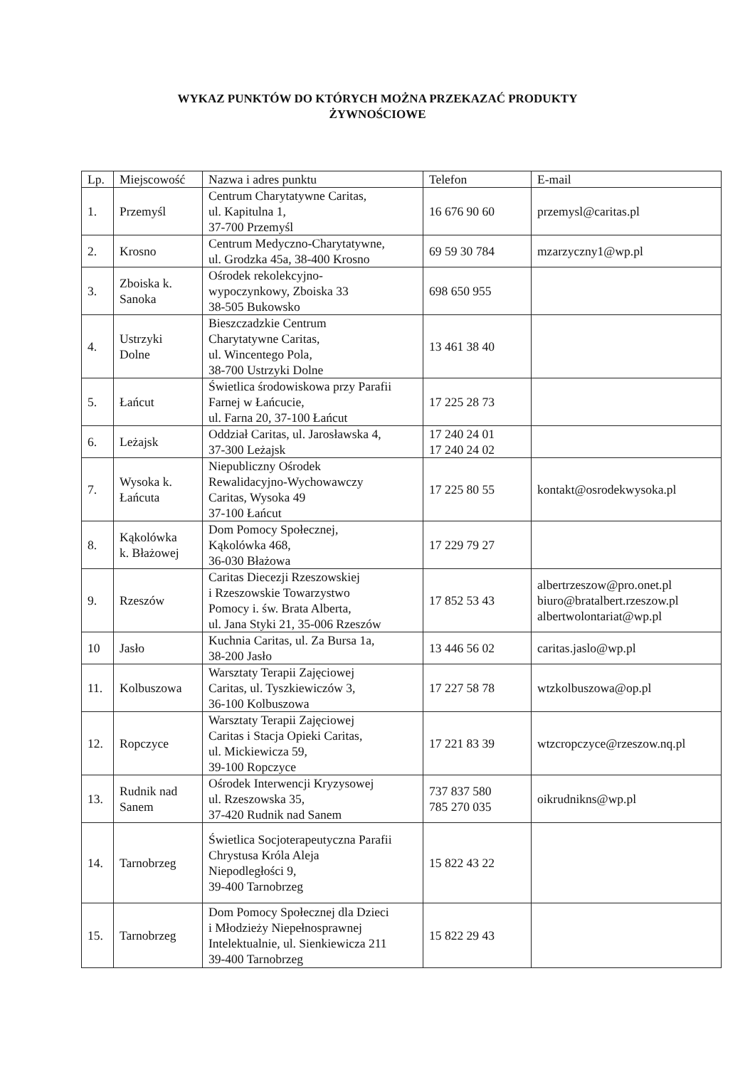WYKAZ PUNKTÓW DO KTÓRYCH MOŻNA PRZEKAZAĆ PRODUKTY
ŻYWNOŚCIOWE
| Lp. | Miejscowość | Nazwa i adres punktu | Telefon | E-mail |
| --- | --- | --- | --- | --- |
| 1. | Przemyśl | Centrum Charytatywne Caritas, ul. Kapitulna 1, 37-700 Przemyśl | 16 676 90 60 | przemysl@caritas.pl |
| 2. | Krosno | Centrum Medyczno-Charytatywne, ul. Grodzka 45a, 38-400 Krosno | 69 59 30 784 | mzarzyczny1@wp.pl |
| 3. | Zboiska k. Sanoka | Ośrodek rekolekcyjno- wypoczynkowy, Zboiska 33 38-505 Bukowsko | 698 650 955 | |
| 4. | Ustrzyki Dolne | Bieszczadzkie Centrum Charytatywne Caritas, ul. Wincentego Pola, 38-700 Ustrzyki Dolne | 13 461 38 40 | |
| 5. | Łańcut | Świetlica środowiskowa przy Parafii Farnej w Łańcucie, ul. Farna 20, 37-100 Łańcut | 17 225 28 73 | |
| 6. | Leżajsk | Oddział Caritas, ul. Jarosławska 4, 37-300 Leżajsk | 17 240 24 01 17 240 24 02 | |
| 7. | Wysoka k. Łańcuta | Niepubliczny Ośrodek Rewalidacyjno-Wychowawczy Caritas, Wysoka 49 37-100 Łańcut | 17 225 80 55 | kontakt@osrodekwysoka.pl |
| 8. | Kąkolówka k. Błażowej | Dom Pomocy Społecznej, Kąkolówka 468, 36-030 Błażowa | 17 229 79 27 | |
| 9. | Rzeszów | Caritas Diecezji Rzeszowskiej i Rzeszowskie Towarzystwo Pomocy i. św. Brata Alberta, ul. Jana Styki 21, 35-006 Rzeszów | 17 852 53 43 | albertrzeszow@pro.onet.pl biuro@bratalbert.rzeszow.pl albertwolontariat@wp.pl |
| 10 | Jasło | Kuchnia Caritas, ul. Za Bursa 1a, 38-200 Jasło | 13 446 56 02 | caritas.jaslo@wp.pl |
| 11. | Kolbuszowa | Warsztaty Terapii Zajęciowej Caritas, ul. Tyszkiewiczów 3, 36-100 Kolbuszowa | 17 227 58 78 | wtzkolbuszowa@op.pl |
| 12. | Ropczyce | Warsztaty Terapii Zajęciowej Caritas i Stacja Opieki Caritas, ul. Mickiewicza 59, 39-100 Ropczyce | 17 221 83 39 | wtzcropczyce@rzeszow.nq.pl |
| 13. | Rudnik nad Sanem | Ośrodek Interwencji Kryzysowej ul. Rzeszowska 35, 37-420 Rudnik nad Sanem | 737 837 580 785 270 035 | oikrudnikns@wp.pl |
| 14. | Tarnobrzeg | Świetlica Socjoterapeutyczna Parafii Chrystusa Króla Aleja Niepodległości 9, 39-400 Tarnobrzeg | 15 822 43 22 | |
| 15. | Tarnobrzeg | Dom Pomocy Społecznej dla Dzieci i Młodzieży Niepełnosprawnej Intelektualnie, ul. Sienkiewicza 211 39-400 Tarnobrzeg | 15 822 29 43 | |